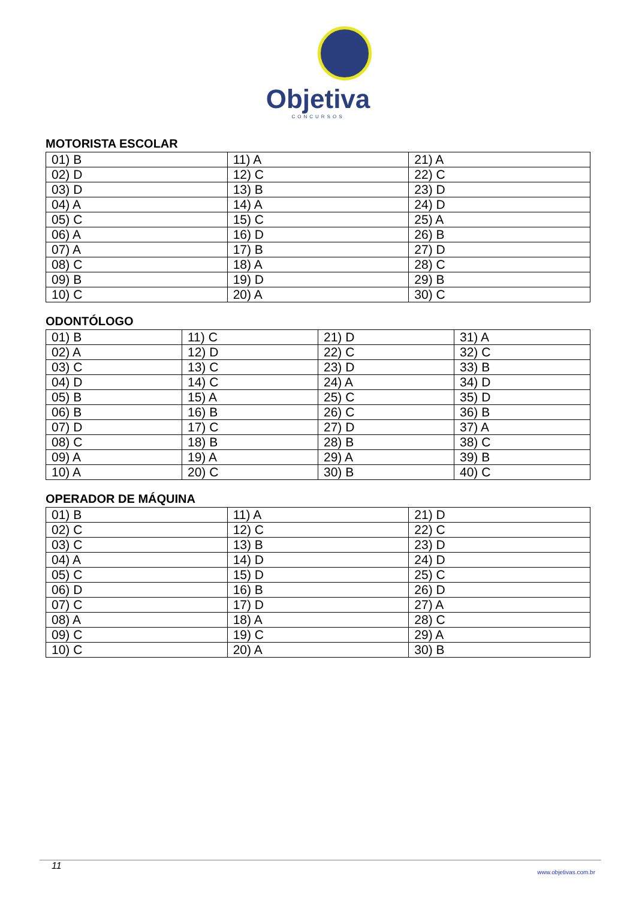Objetiva
CONCURSOS
MOTORISTA ESCOLAR
| 01) B | 11) A | 21) A |
| 02) D | 12) C | 22) C |
| 03) D | 13) B | 23) D |
| 04) A | 14) A | 24) D |
| 05) C | 15) C | 25) A |
| 06) A | 16) D | 26) B |
| 07) A | 17) B | 27) D |
| 08) C | 18) A | 28) C |
| 09) B | 19) D | 29) B |
| 10) C | 20) A | 30) C |
ODONTÓLOGO
| 01) B | 11) C | 21) D | 31) A |
| 02) A | 12) D | 22) C | 32) C |
| 03) C | 13) C | 23) D | 33) B |
| 04) D | 14) C | 24) A | 34) D |
| 05) B | 15) A | 25) C | 35) D |
| 06) B | 16) B | 26) C | 36) B |
| 07) D | 17) C | 27) D | 37) A |
| 08) C | 18) B | 28) B | 38) C |
| 09) A | 19) A | 29) A | 39) B |
| 10) A | 20) C | 30) B | 40) C |
OPERADOR DE MÁQUINA
| 01) B | 11) A | 21) D |
| 02) C | 12) C | 22) C |
| 03) C | 13) B | 23) D |
| 04) A | 14) D | 24) D |
| 05) C | 15) D | 25) C |
| 06) D | 16) B | 26) D |
| 07) C | 17) D | 27) A |
| 08) A | 18) A | 28) C |
| 09) C | 19) C | 29) A |
| 10) C | 20) A | 30) B |
11 www.objetivas.com.br